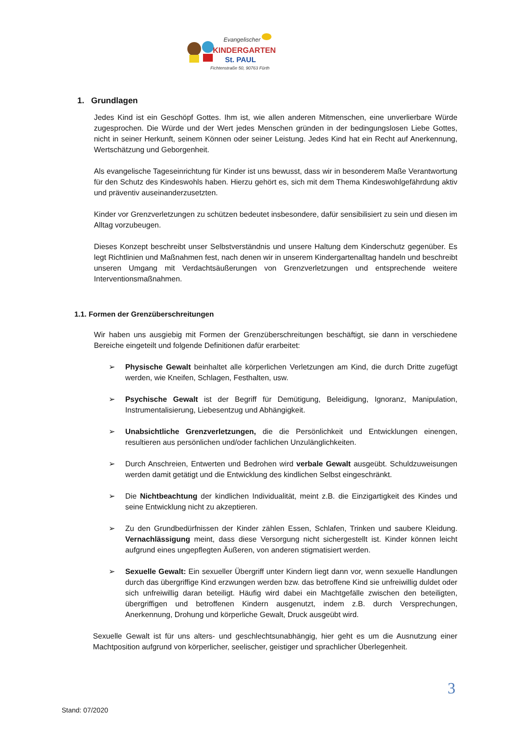Evangelischer
KINDERGARTEN
St. PAUL
Fichtenstraße 50, 90763 Fürth
1. Grundlagen
Jedes Kind ist ein Geschöpf Gottes. Ihm ist, wie allen anderen Mitmenschen, eine unverlierbare Würde zugesprochen. Die Würde und der Wert jedes Menschen gründen in der bedingungslosen Liebe Gottes, nicht in seiner Herkunft, seinem Können oder seiner Leistung. Jedes Kind hat ein Recht auf Anerkennung, Wertschätzung und Geborgenheit.
Als evangelische Tageseinrichtung für Kinder ist uns bewusst, dass wir in besonderem Maße Verantwortung für den Schutz des Kindeswohls haben. Hierzu gehört es, sich mit dem Thema Kindeswohlgefährdung aktiv und präventiv auseinanderzusetzten.
Kinder vor Grenzverletzungen zu schützen bedeutet insbesondere, dafür sensibilisiert zu sein und diesen im Alltag vorzubeugen.
Dieses Konzept beschreibt unser Selbstverständnis und unsere Haltung dem Kinderschutz gegenüber. Es legt Richtlinien und Maßnahmen fest, nach denen wir in unserem Kindergartenalltag handeln und beschreibt unseren Umgang mit Verdachtsäußerungen von Grenzverletzungen und entsprechende weitere Interventionsmaßnahmen.
1.1. Formen der Grenzüberschreitungen
Wir haben uns ausgiebig mit Formen der Grenzüberschreitungen beschäftigt, sie dann in verschiedene Bereiche eingeteilt und folgende Definitionen dafür erarbeitet:
➢ Physische Gewalt beinhaltet alle körperlichen Verletzungen am Kind, die durch Dritte zugefügt werden, wie Kneifen, Schlagen, Festhalten, usw.
➢ Psychische Gewalt ist der Begriff für Demütigung, Beleidigung, Ignoranz, Manipulation, Instrumentalisierung, Liebesentzug und Abhängigkeit.
➢ Unabsichtliche Grenzverletzungen, die die Persönlichkeit und Entwicklungen einengen, resultieren aus persönlichen und/oder fachlichen Unzulänglichkeiten.
➢ Durch Anschreien, Entwerten und Bedrohen wird verbale Gewalt ausgeübt. Schuldzuweisungen werden damit getätigt und die Entwicklung des kindlichen Selbst eingeschränkt.
➢ Die Nichtbeachtung der kindlichen Individualität, meint z.B. die Einzigartigkeit des Kindes und seine Entwicklung nicht zu akzeptieren.
➢ Zu den Grundbedürfnissen der Kinder zählen Essen, Schlafen, Trinken und saubere Kleidung. Vernachlässigung meint, dass diese Versorgung nicht sichergestellt ist. Kinder können leicht aufgrund eines ungepflegten Äußeren, von anderen stigmatisiert werden.
➢ Sexuelle Gewalt: Ein sexueller Übergriff unter Kindern liegt dann vor, wenn sexuelle Handlungen durch das übergriffige Kind erzwungen werden bzw. das betroffene Kind sie unfreiwillig duldet oder sich unfreiwillig daran beteiligt. Häufig wird dabei ein Machtgefälle zwischen den beteiligten, übergriffigen und betroffenen Kindern ausgenutzt, indem z.B. durch Versprechungen, Anerkennung, Drohung und körperliche Gewalt, Druck ausgeübt wird.
Sexuelle Gewalt ist für uns alters- und geschlechtsunabhängig, hier geht es um die Ausnutzung einer Machtposition aufgrund von körperlicher, seelischer, geistiger und sprachlicher Überlegenheit.
3
Stand: 07/2020